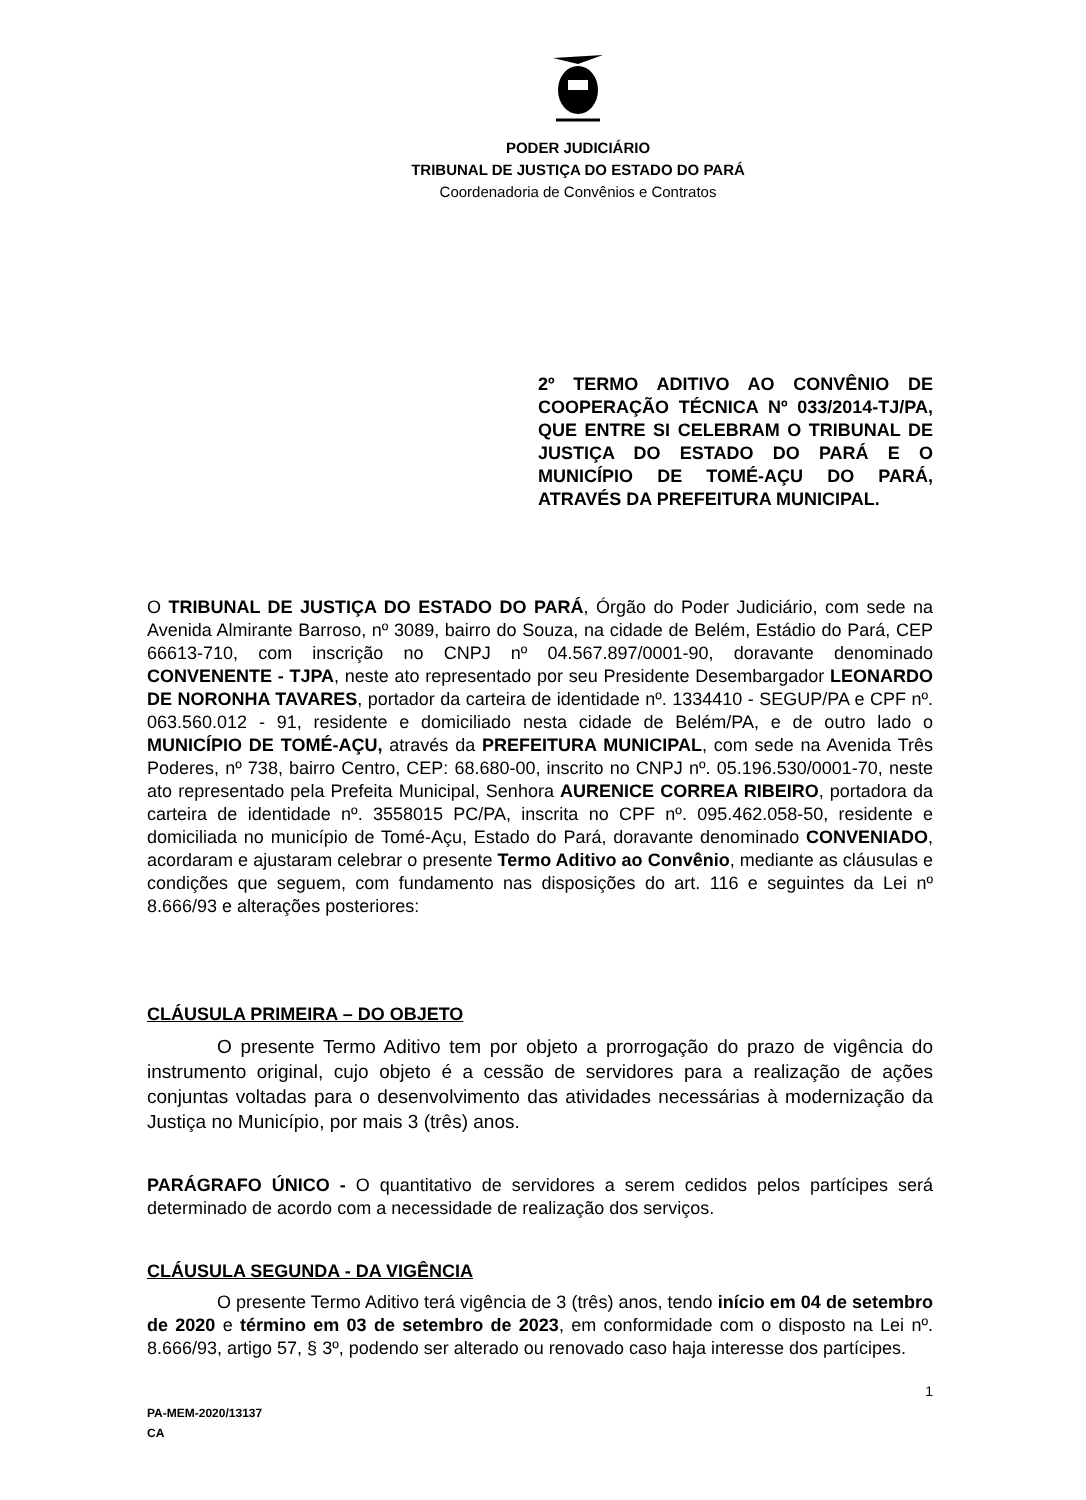PODER JUDICIÁRIO
TRIBUNAL DE JUSTIÇA DO ESTADO DO PARÁ
Coordenadoria de Convênios e Contratos
2º TERMO ADITIVO AO CONVÊNIO DE COOPERAÇÃO TÉCNICA Nº 033/2014-TJ/PA, QUE ENTRE SI CELEBRAM O TRIBUNAL DE JUSTIÇA DO ESTADO DO PARÁ E O MUNICÍPIO DE TOMÉ-AÇU DO PARÁ, ATRAVÉS DA PREFEITURA MUNICIPAL.
O TRIBUNAL DE JUSTIÇA DO ESTADO DO PARÁ, Órgão do Poder Judiciário, com sede na Avenida Almirante Barroso, nº 3089, bairro do Souza, na cidade de Belém, Estádio do Pará, CEP 66613-710, com inscrição no CNPJ nº 04.567.897/0001-90, doravante denominado CONVENENTE - TJPA, neste ato representado por seu Presidente Desembargador LEONARDO DE NORONHA TAVARES, portador da carteira de identidade nº. 1334410 - SEGUP/PA e CPF nº. 063.560.012 - 91, residente e domiciliado nesta cidade de Belém/PA, e de outro lado o MUNICÍPIO DE TOMÉ-AÇU, através da PREFEITURA MUNICIPAL, com sede na Avenida Três Poderes, nº 738, bairro Centro, CEP: 68.680-00, inscrito no CNPJ nº. 05.196.530/0001-70, neste ato representado pela Prefeita Municipal, Senhora AURENICE CORREA RIBEIRO, portadora da carteira de identidade nº. 3558015 PC/PA, inscrita no CPF nº. 095.462.058-50, residente e domiciliada no município de Tomé-Açu, Estado do Pará, doravante denominado CONVENIADO, acordaram e ajustaram celebrar o presente Termo Aditivo ao Convênio, mediante as cláusulas e condições que seguem, com fundamento nas disposições do art. 116 e seguintes da Lei nº 8.666/93 e alterações posteriores:
CLÁUSULA PRIMEIRA – DO OBJETO
O presente Termo Aditivo tem por objeto a prorrogação do prazo de vigência do instrumento original, cujo objeto é a cessão de servidores para a realização de ações conjuntas voltadas para o desenvolvimento das atividades necessárias à modernização da Justiça no Município, por mais 3 (três) anos.
PARÁGRAFO ÚNICO - O quantitativo de servidores a serem cedidos pelos partícipes será determinado de acordo com a necessidade de realização dos serviços.
CLÁUSULA SEGUNDA - DA VIGÊNCIA
O presente Termo Aditivo terá vigência de 3 (três) anos, tendo início em 04 de setembro de 2020 e término em 03 de setembro de 2023, em conformidade com o disposto na Lei nº. 8.666/93, artigo 57, § 3º, podendo ser alterado ou renovado caso haja interesse dos partícipes.
1
PA-MEM-2020/13137
CA